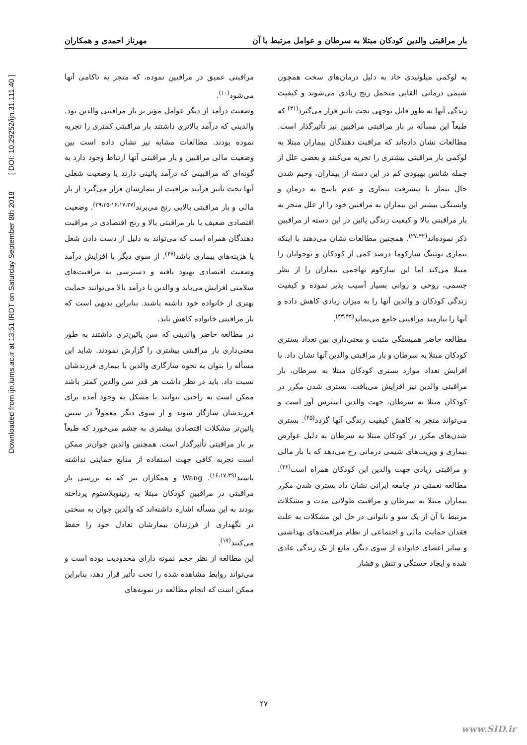Downloaded from ijn.iums.ac.ir at 13:51 IRDT on Saturday September 8th 2018 [ DOI: 10.29252/ijn.31.111.40 ]
بار مراقبتی والدین کودکان مبتلا به سرطان و عوامل مرتبط با آن مهرناز احمدی و همکاران
به لوکمی میلوئیدی حاد به دلیل درمان‌های سخت همچون شیمی درمانی القایی متحمل رنج زیادی می‌شوند و کیفیت زندگی آنها به طور قابل توجهی تحت تأثیر قرار می‌گیرد<sup>(۴۱)</sup> که طبعاً این مسأله بر بار مراقبتی مراقبین نیز تأثیرگذار است. مطالعات نشان داده‌اند که مراقبت دهندگان بیماران مبتلا به لوکمی بار مراقبتی بیشتری را تجربه می‌کنند و بعضی علل از جمله شانس بهبودی کم در این دسته از بیماران، وخیم شدن حال بیمار با پیشرفت بیماری و عدم پاسخ به درمان و وابستگی بیشتر این بیماران به مراقبین خود را از علل منجر به بار مراقبتی بالا و کیفیت زندگی پائین در این دسته از مراقبین ذکر نموده‌اند<sup>(۲۷،۴۲)</sup>. همچنین مطالعات نشان می‌دهند با اینکه بیماری یوئینگ سارکوما درصد کمی از کودکان و نوجوانان را مبتلا می‌کند اما این سارکوم تهاجمی بیماران را از نظر جسمی، روحی و روانی بسیار آسیب پذیر نموده و کیفیت زندگی کودکان و والدین آنها را به میزان زیادی کاهش داده و آنها را نیازمند مراقبتی جامع می‌نماید<sup>(۴۳،۴۴)</sup>.
مطالعه حاضر همبستگی مثبت و معنی‌داری بین تعداد بستری کودکان مبتلا به سرطان و بار مراقبتی والدین آنها نشان داد. با افزایش تعداد موارد بستری کودکان مبتلا به سرطان، بار مراقبتی والدین نیز افزایش می‌یافت. بستری شدن مکرر در کودکان مبتلا به سرطان، جهت والدین استرس آور است و می‌تواند منجر به کاهش کیفیت زندگی آنها گردد<sup>(۴۵)</sup>. بستری شدن‌های مکرر در کودکان مبتلا به سرطان به دلیل عوارض بیماری و ویزیت‌های شیمی درمانی رخ می‌دهد که با بار مالی و مراقبتی زیادی جهت والدین این کودکان همراه است<sup>(۴۶)</sup>. مطالعه نعمتی در جامعه ایرانی نشان داد بستری شدن مکرر بیماران مبتلا به سرطان و مراقبت طولانی مدت و مشکلات مرتبط با آن از یک سو و ناتوانی در حل این مشکلات به علت فقدان حمایت مالی و اجتماعی از نظام مراقبت‌های بهداشتی و سایر اعضای خانواده از سوی دیگر، مانع از یک زندگی عادی شده و ایجاد خستگی و تنش و فشار
مراقبتی عمیق در مراقبین نموده، که منجر به ناکامی آنها می‌شود<sup>(۱۰)</sup>.
وضعیت درآمد از دیگر عوامل مؤثر بر بار مراقبتی والدین بود. والدینی که درآمد بالاتری داشتند بار مراقبتی کمتری را تجربه نموده بودند. مطالعات مشابه نیز نشان داده است بین وضعیت مالی مراقبین و بار مراقبتی آنها ارتباط وجود دارد به گونه‌ای که مراقبینی که درآمد پائینی دارند یا وضعیت شغلی آنها تحت تأثیر فرآیند مراقبت از بیمارشان قرار می‌گیرد از بار مالی و بار مراقبتی بالایی رنج می‌برند<sup>(۱۶،۱۷،۲۷-۲۹،۳۵)</sup>. وضعیت اقتصادی ضعیف با بار مراقبتی بالا و رنج اقتصادی در مراقبت دهندگان همراه است که می‌تواند به دلیل از دست دادن شغل یا هزینه‌های بیماری باشد<sup>(۴۷)</sup>. از سوی دیگر با افزایش درآمد وضعیت اقتصادی بهبود یافته و دسترسی به مراقبت‌های سلامتی افزایش می‌یابد و والدین با درآمد بالا می‌توانند حمایت بهتری از خانواده خود داشته باشند. بنابراین بدیهی است که بار مراقبتی خانواده کاهش یابد.
در مطالعه حاضر والدینی که سن پائین‌تری داشتند به طور معنی‌داری بار مراقبتی بیشتری را گزارش نمودند. شاید این مسأله را بتوان به نحوه سازگاری والدین با بیماری فرزندشان نسبت داد. باید در نظر داشت هر قدر سن والدین کمتر باشد ممکن است به راحتی نتوانند با مشکل به وجود آمده برای فرزندشان سازگار شوند و از سوی دیگر معمولاً در سنین پائین‌تر مشکلات اقتصادی بیشتری به چشم می‌خورد که طبعاً بر بار مراقبتی تأثیرگذار است. همچنین والدین جوان‌تر ممکن است تجربه کافی جهت استفاده از منابع حمایتی نداشته باشند<sup>(۱۶،۱۷،۲۹)</sup>. Wang و همکاران نیز که به بررسی بار مراقبتی در مراقبین کودکان مبتلا به رتینوبلاستوم پرداخته بودند به این مسأله اشاره داشته‌اند که والدین جوان به سختی در نگهداری از فرزندان بیمارشان تعادل خود را حفظ می‌کنند<sup>(۱۷)</sup>.
این مطالعه از نظر حجم نمونه دارای محدودیت بوده است و می‌تواند روابط مشاهده شده را تحت تأثیر قرار دهد، بنابراین ممکن است که انجام مطالعه در نمونه‌های
۴۷
www.SID.ir